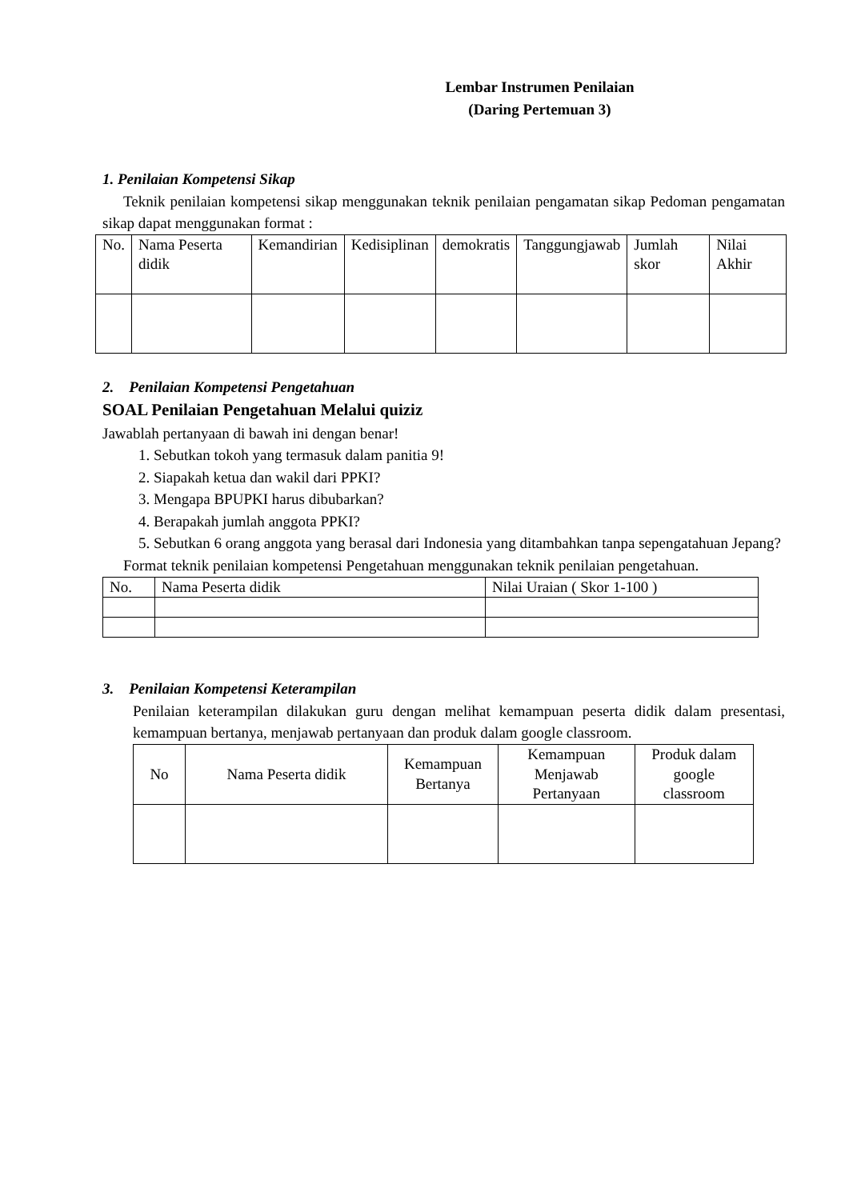Lembar Instrumen Penilaian
(Daring Pertemuan 3)
1. Penilaian Kompetensi Sikap
Teknik penilaian kompetensi sikap menggunakan teknik penilaian pengamatan sikap Pedoman pengamatan sikap dapat menggunakan format :
| No. | Nama Peserta didik | Kemandirian | Kedisiplinan | demokratis | Tanggungjawab | Jumlah skor | Nilai Akhir |
| --- | --- | --- | --- | --- | --- | --- | --- |
2. Penilaian Kompetensi Pengetahuan
SOAL Penilaian Pengetahuan Melalui quiziz
Jawablah pertanyaan di bawah ini dengan benar!
1. Sebutkan tokoh yang termasuk dalam panitia 9!
2. Siapakah ketua dan wakil dari PPKI?
3. Mengapa BPUPKI harus dibubarkan?
4. Berapakah jumlah anggota PPKI?
5. Sebutkan 6 orang anggota yang berasal dari Indonesia yang ditambahkan tanpa sepengatahuan Jepang?
Format teknik penilaian kompetensi Pengetahuan menggunakan teknik penilaian pengetahuan.
| No. | Nama Peserta didik | Nilai Uraian ( Skor 1-100 ) |
| --- | --- | --- |
3. Penilaian Kompetensi Keterampilan
Penilaian keterampilan dilakukan guru dengan melihat kemampuan peserta didik dalam presentasi, kemampuan bertanya, menjawab pertanyaan dan produk dalam google classroom.
| No | Nama Peserta didik | Kemampuan Bertanya | Kemampuan Menjawab Pertanyaan | Produk dalam google classroom |
| --- | --- | --- | --- | --- |